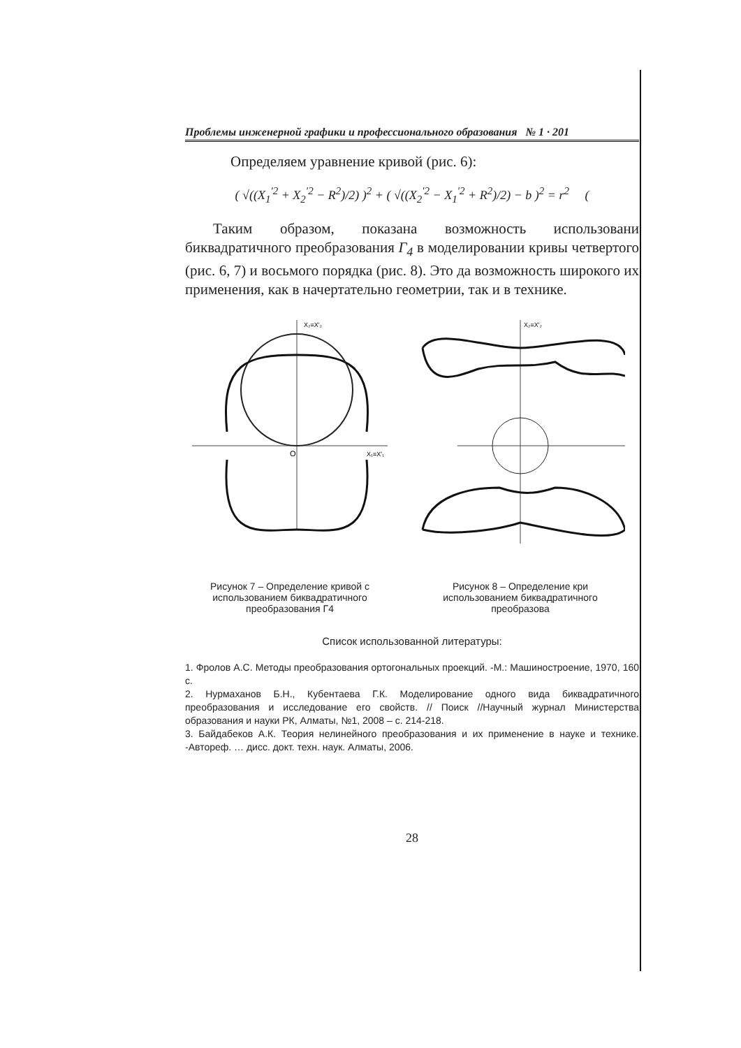Проблемы инженерной графики и профессионального образования № 1 · 201
Определяем уравнение кривой (рис. 6):
( √((X<sub>1</sub><sup>′2</sup> + X<sub>2</sub><sup>′2</sup> − R<sup>2</sup>)/2) )<sup>2</sup> + ( √((X<sub>2</sub><sup>′2</sup> − X<sub>1</sub><sup>′2</sup> + R<sup>2</sup>)/2) − b )<sup>2</sup> = r<sup>2</sup> (
Таким образом, показана возможность использовани биквадратичного преобразования Г<sub>4</sub> в моделировании кривы четвертого (рис. 6, 7) и восьмого порядка (рис. 8). Это да возможность широкого их применения, как в начертательно геометрии, так и в технике.
X₂≡X′₂
X₁≡X′₁
O
Рисунок 7 – Определение кривой с использованием биквадратичного преобразования Г4
X₂≡X′₂
Рисунок 8 – Определение кри использованием биквадратичного преобразова
Список использованной литературы:
1. Фролов А.С. Методы преобразования ортогональных проекций. -М.: Машиностроение, 1970, 160 с.
2. Нурмаханов Б.Н., Кубентаева Г.К. Моделирование одного вида биквадратичного преобразования и исследование его свойств. // Поиск //Научный журнал Министерства образования и науки РК, Алматы, №1, 2008 – с. 214-218.
3. Байдабеков А.К. Теория нелинейного преобразования и их применение в науке и технике. -Автореф. … дисс. докт. техн. наук. Алматы, 2006.
28